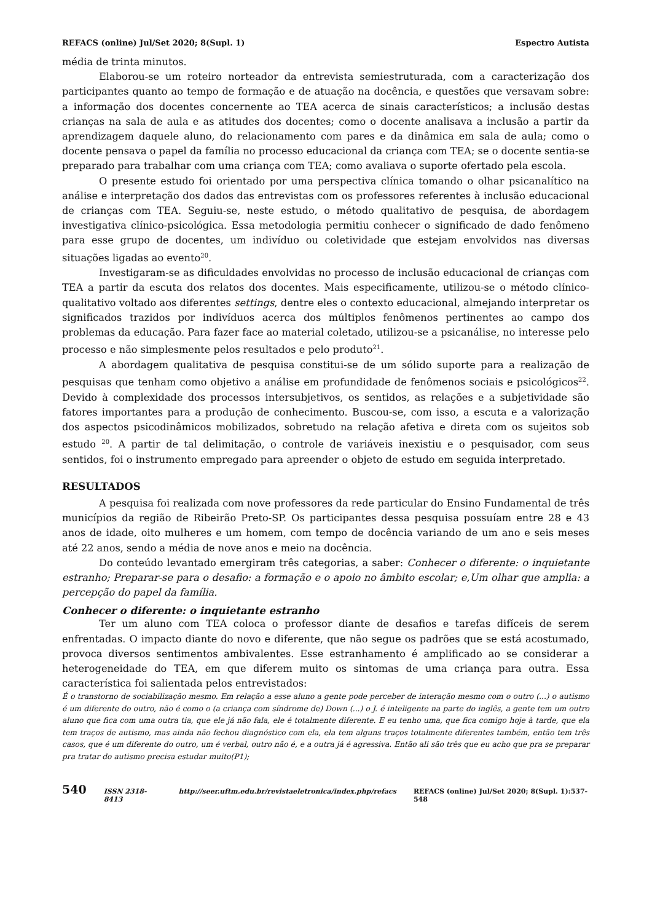REFACS (online) Jul/Set 2020; 8(Supl. 1) Espectro Autista
média de trinta minutos.
Elaborou-se um roteiro norteador da entrevista semiestruturada, com a caracterização dos participantes quanto ao tempo de formação e de atuação na docência, e questões que versavam sobre: a informação dos docentes concernente ao TEA acerca de sinais característicos; a inclusão destas crianças na sala de aula e as atitudes dos docentes; como o docente analisava a inclusão a partir da aprendizagem daquele aluno, do relacionamento com pares e da dinâmica em sala de aula; como o docente pensava o papel da família no processo educacional da criança com TEA; se o docente sentia-se preparado para trabalhar com uma criança com TEA; como avaliava o suporte ofertado pela escola.
O presente estudo foi orientado por uma perspectiva clínica tomando o olhar psicanalítico na análise e interpretação dos dados das entrevistas com os professores referentes à inclusão educacional de crianças com TEA. Seguiu-se, neste estudo, o método qualitativo de pesquisa, de abordagem investigativa clínico-psicológica. Essa metodologia permitiu conhecer o significado de dado fenômeno para esse grupo de docentes, um indivíduo ou coletividade que estejam envolvidos nas diversas situações ligadas ao evento<sup>20</sup>.
Investigaram-se as dificuldades envolvidas no processo de inclusão educacional de crianças com TEA a partir da escuta dos relatos dos docentes. Mais especificamente, utilizou-se o método clínico-qualitativo voltado aos diferentes settings, dentre eles o contexto educacional, almejando interpretar os significados trazidos por indivíduos acerca dos múltiplos fenômenos pertinentes ao campo dos problemas da educação. Para fazer face ao material coletado, utilizou-se a psicanálise, no interesse pelo processo e não simplesmente pelos resultados e pelo produto<sup>21</sup>.
A abordagem qualitativa de pesquisa constitui-se de um sólido suporte para a realização de pesquisas que tenham como objetivo a análise em profundidade de fenômenos sociais e psicológicos<sup>22</sup>. Devido à complexidade dos processos intersubjetivos, os sentidos, as relações e a subjetividade são fatores importantes para a produção de conhecimento. Buscou-se, com isso, a escuta e a valorização dos aspectos psicodinâmicos mobilizados, sobretudo na relação afetiva e direta com os sujeitos sob estudo <sup>20</sup>. A partir de tal delimitação, o controle de variáveis inexistiu e o pesquisador, com seus sentidos, foi o instrumento empregado para apreender o objeto de estudo em seguida interpretado.
RESULTADOS
A pesquisa foi realizada com nove professores da rede particular do Ensino Fundamental de três municípios da região de Ribeirão Preto-SP. Os participantes dessa pesquisa possuíam entre 28 e 43 anos de idade, oito mulheres e um homem, com tempo de docência variando de um ano e seis meses até 22 anos, sendo a média de nove anos e meio na docência.
Do conteúdo levantado emergiram três categorias, a saber: Conhecer o diferente: o inquietante estranho; Preparar-se para o desafio: a formação e o apoio no âmbito escolar; e,Um olhar que amplia: a percepção do papel da família.
Conhecer o diferente: o inquietante estranho
Ter um aluno com TEA coloca o professor diante de desafios e tarefas difíceis de serem enfrentadas. O impacto diante do novo e diferente, que não segue os padrões que se está acostumado, provoca diversos sentimentos ambivalentes. Esse estranhamento é amplificado ao se considerar a heterogeneidade do TEA, em que diferem muito os sintomas de uma criança para outra. Essa característica foi salientada pelos entrevistados:
É o transtorno de sociabilização mesmo. Em relação a esse aluno a gente pode perceber de interação mesmo com o outro (...) o autismo é um diferente do outro, não é como o (a criança com síndrome de) Down (...) o J. é inteligente na parte do inglês, a gente tem um outro aluno que fica com uma outra tia, que ele já não fala, ele é totalmente diferente. E eu tenho uma, que fica comigo hoje à tarde, que ela tem traços de autismo, mas ainda não fechou diagnóstico com ela, ela tem alguns traços totalmente diferentes também, então tem três casos, que é um diferente do outro, um é verbal, outro não é, e a outra já é agressiva. Então ali são três que eu acho que pra se preparar pra tratar do autismo precisa estudar muito(P1);
540 ISSN 2318-8413 http://seer.uftm.edu.br/revistaeletronica/index.php/refacs REFACS (online) Jul/Set 2020; 8(Supl. 1):537-548